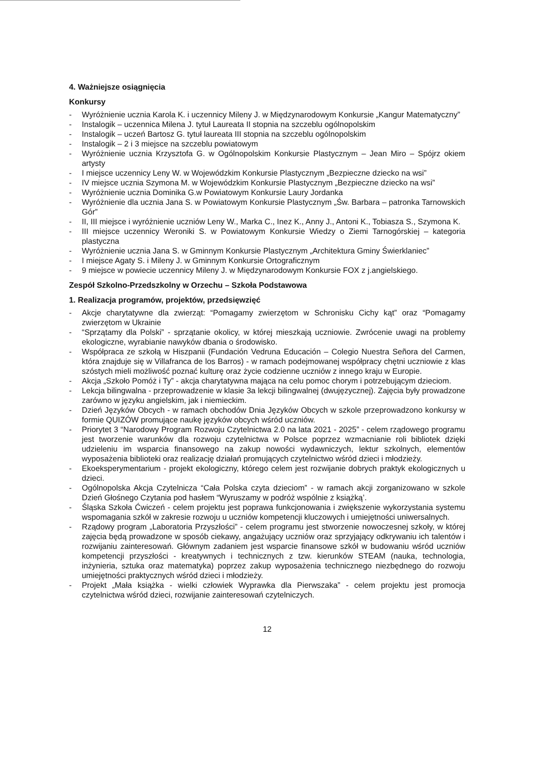4. Ważniejsze osiągnięcia
Konkursy
- Wyróżnienie ucznia Karola K. i uczennicy Mileny J. w Międzynarodowym Konkursie „Kangur Matematyczny”
- Instalogik – uczennica Milena J. tytuł Laureata II stopnia na szczeblu ogólnopolskim
- Instalogik – uczeń Bartosz G. tytuł laureata III stopnia na szczeblu ogólnopolskim
- Instalogik – 2 i 3 miejsce na szczeblu powiatowym
- Wyróżnienie ucznia Krzysztofa G. w Ogólnopolskim Konkursie Plastycznym – Jean Miro – Spójrz okiem artysty
- I miejsce uczennicy Leny W. w Wojewódzkim Konkursie Plastycznym „Bezpieczne dziecko na wsi”
- IV miejsce ucznia Szymona M. w Wojewódzkim Konkursie Plastycznym „Bezpieczne dziecko na wsi”
- Wyróżnienie ucznia Dominika G.w Powiatowym Konkursie Laury Jordanka
- Wyróżnienie dla ucznia Jana S. w Powiatowym Konkursie Plastycznym „Św. Barbara – patronka Tarnowskich Gór”
- II, III miejsce i wyróżnienie uczniów Leny W., Marka C., Inez K., Anny J., Antoni K., Tobiasza S., Szymona K.
- III miejsce uczennicy Weroniki S. w Powiatowym Konkursie Wiedzy o Ziemi Tarnogórskiej – kategoria plastyczna
- Wyróżnienie ucznia Jana S. w Gminnym Konkursie Plastycznym „Architektura Gminy Świerklaniec”
- I miejsce Agaty S. i Mileny J. w Gminnym Konkursie Ortograficznym
- 9 miejsce w powiecie uczennicy Mileny J. w Międzynarodowym Konkursie FOX z j.angielskiego.
Zespół Szkolno-Przedszkolny w Orzechu – Szkoła Podstawowa
1. Realizacja programów, projektów, przedsięwzięć
- Akcje charytatywne dla zwierząt: “Pomagamy zwierzętom w Schronisku Cichy kąt” oraz “Pomagamy zwierzętom w Ukrainie
- “Sprzątamy dla Polski” - sprzątanie okolicy, w której mieszkają uczniowie. Zwrócenie uwagi na problemy ekologiczne, wyrabianie nawyków dbania o środowisko.
- Współpraca ze szkołą w Hiszpanii (Fundación Vedruna Educación – Colegio Nuestra Señora del Carmen, która znajduje się w Villafranca de los Barros) - w ramach podejmowanej współpracy chętni uczniowie z klas szóstych mieli możliwość poznać kulturę oraz życie codzienne uczniów z innego kraju w Europie.
- Akcja „Szkoło Pomóż i Ty” - akcja charytatywna mająca na celu pomoc chorym i potrzebującym dzieciom.
- Lekcja bilingwalna - przeprowadzenie w klasie 3a lekcji bilingwalnej (dwujęzycznej). Zajęcia były prowadzone zarówno w języku angielskim, jak i niemieckim.
- Dzień Języków Obcych - w ramach obchodów Dnia Języków Obcych w szkole przeprowadzono konkursy w formie QUIZÓW promujące naukę języków obcych wśród uczniów.
- Priorytet 3 “Narodowy Program Rozwoju Czytelnictwa 2.0 na lata 2021 - 2025” - celem rządowego programu jest tworzenie warunków dla rozwoju czytelnictwa w Polsce poprzez wzmacnianie roli bibliotek dzięki udzieleniu im wsparcia finansowego na zakup nowości wydawniczych, lektur szkolnych, elementów wyposażenia biblioteki oraz realizację działań promujących czytelnictwo wśród dzieci i młodzieży.
- Ekoeksperymentarium - projekt ekologiczny, którego celem jest rozwijanie dobrych praktyk ekologicznych u dzieci.
- Ogólnopolska Akcja Czytelnicza “Cała Polska czyta dzieciom” - w ramach akcji zorganizowano w szkole Dzień Głośnego Czytania pod hasłem “Wyruszamy w podróż wspólnie z książką’.
- Śląska Szkoła Ćwiczeń - celem projektu jest poprawa funkcjonowania i zwiększenie wykorzystania systemu wspomagania szkół w zakresie rozwoju u uczniów kompetencji kluczowych i umiejętności uniwersalnych.
- Rządowy program „Laboratoria Przyszłości” - celem programu jest stworzenie nowoczesnej szkoły, w której zajęcia będą prowadzone w sposób ciekawy, angażujący uczniów oraz sprzyjający odkrywaniu ich talentów i rozwijaniu zainteresowań. Głównym zadaniem jest wsparcie finansowe szkół w budowaniu wśród uczniów kompetencji przyszłości - kreatywnych i technicznych z tzw. kierunków STEAM (nauka, technologia, inżynieria, sztuka oraz matematyka) poprzez zakup wyposażenia technicznego niezbędnego do rozwoju umiejętności praktycznych wśród dzieci i młodzieży.
- Projekt „Mała książka - wielki człowiek Wyprawka dla Pierwszaka” - celem projektu jest promocja czytelnictwa wśród dzieci, rozwijanie zainteresowań czytelniczych.
12